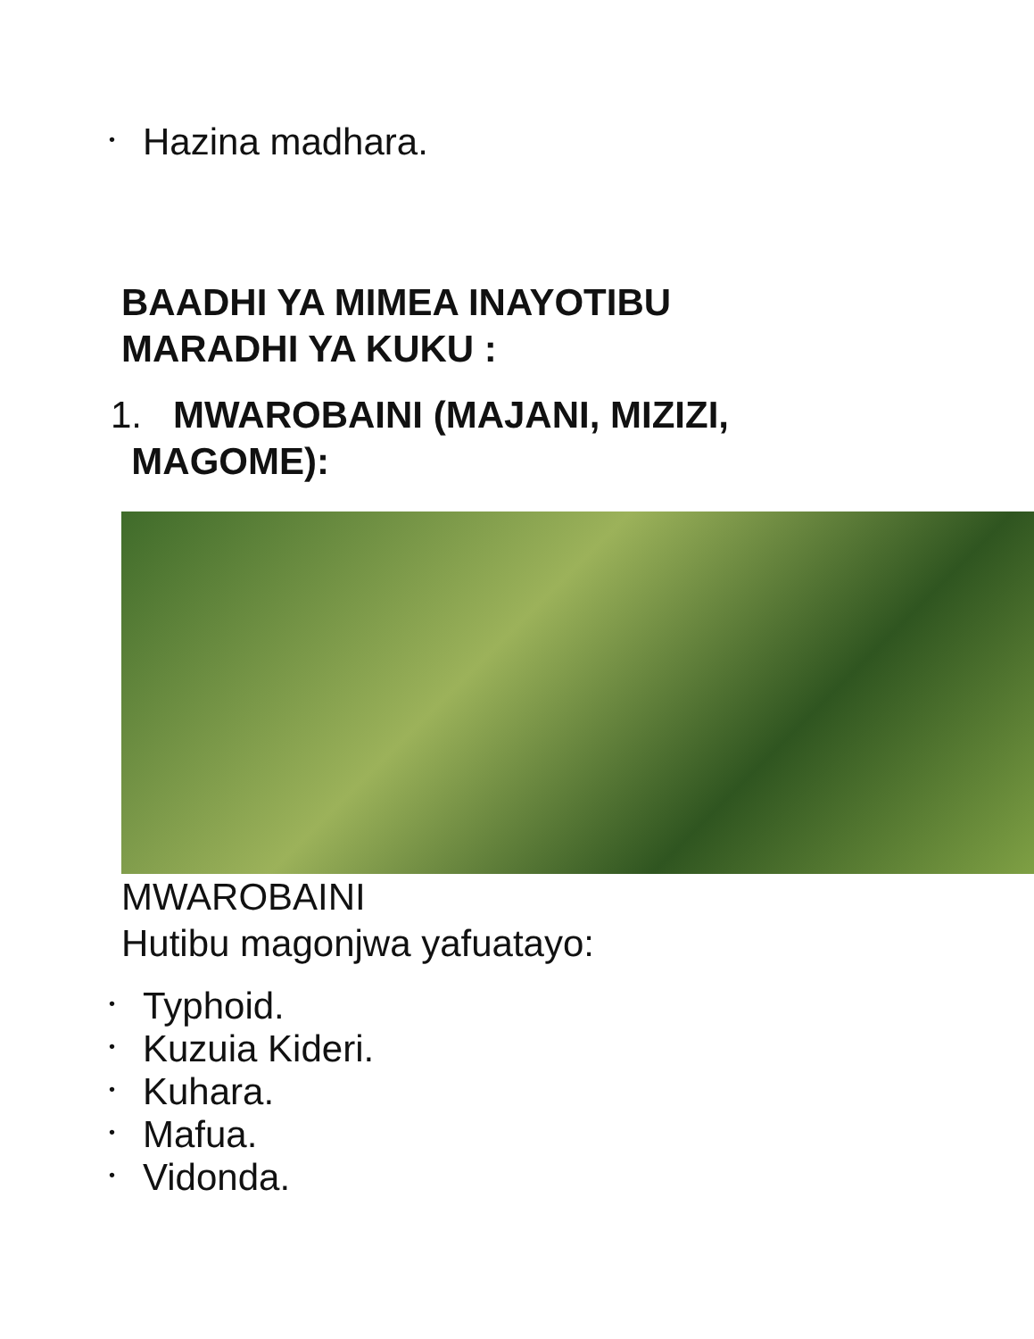• Hazina madhara.
BAADHI YA MIMEA INAYOTIBU
MARADHI YA KUKU :
1. MWAROBAINI (MAJANI, MIZIZI,
MAGOME):
MWAROBAINI
Hutibu magonjwa yafuatayo:
• Typhoid.
• Kuzuia Kideri.
• Kuhara.
• Mafua.
• Vidonda.